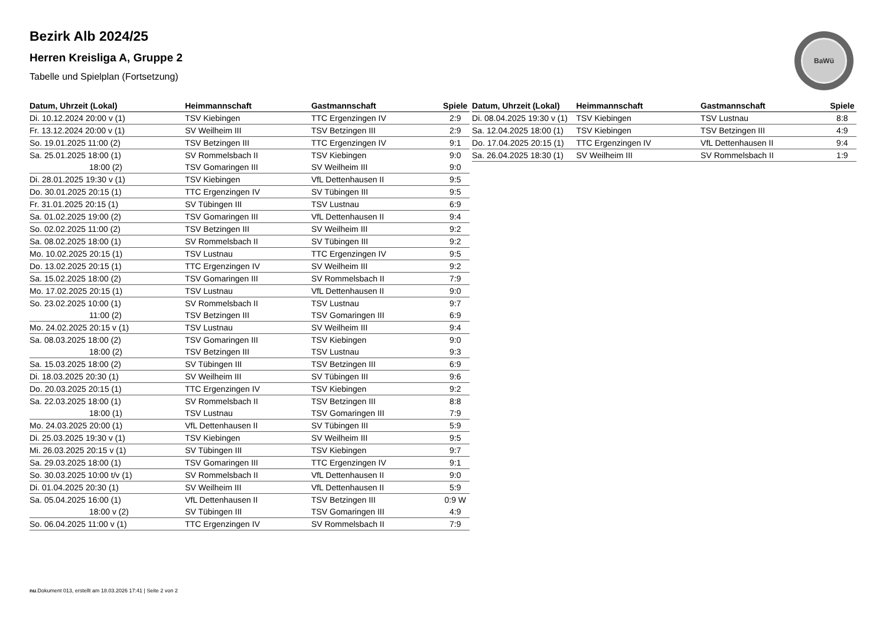BaWü
Bezirk Alb 2024/25
Herren Kreisliga A, Gruppe 2
Tabelle und Spielplan (Fortsetzung)
| Datum, Uhrzeit (Lokal) | Heimmannschaft | Gastmannschaft | Spiele |
| --- | --- | --- | --- |
| Di. 10.12.2024 20:00 v (1) | TSV Kiebingen | TTC Ergenzingen IV | 2:9 |
| Fr. 13.12.2024 20:00 v (1) | SV Weilheim III | TSV Betzingen III | 2:9 |
| So. 19.01.2025 11:00 (2) | TSV Betzingen III | TTC Ergenzingen IV | 9:1 |
| Sa. 25.01.2025 18:00 (1) | SV Rommelsbach II | TSV Kiebingen | 9:0 |
| 18:00 (2) | TSV Gomaringen III | SV Weilheim III | 9:0 |
| Di. 28.01.2025 19:30 v (1) | TSV Kiebingen | VfL Dettenhausen II | 9:5 |
| Do. 30.01.2025 20:15 (1) | TTC Ergenzingen IV | SV Tübingen III | 9:5 |
| Fr. 31.01.2025 20:15 (1) | SV Tübingen III | TSV Lustnau | 6:9 |
| Sa. 01.02.2025 19:00 (2) | TSV Gomaringen III | VfL Dettenhausen II | 9:4 |
| So. 02.02.2025 11:00 (2) | TSV Betzingen III | SV Weilheim III | 9:2 |
| Sa. 08.02.2025 18:00 (1) | SV Rommelsbach II | SV Tübingen III | 9:2 |
| Mo. 10.02.2025 20:15 (1) | TSV Lustnau | TTC Ergenzingen IV | 9:5 |
| Do. 13.02.2025 20:15 (1) | TTC Ergenzingen IV | SV Weilheim III | 9:2 |
| Sa. 15.02.2025 18:00 (2) | TSV Gomaringen III | SV Rommelsbach II | 7:9 |
| Mo. 17.02.2025 20:15 (1) | TSV Lustnau | VfL Dettenhausen II | 9:0 |
| So. 23.02.2025 10:00 (1) | SV Rommelsbach II | TSV Lustnau | 9:7 |
| 11:00 (2) | TSV Betzingen III | TSV Gomaringen III | 6:9 |
| Mo. 24.02.2025 20:15 v (1) | TSV Lustnau | SV Weilheim III | 9:4 |
| Sa. 08.03.2025 18:00 (2) | TSV Gomaringen III | TSV Kiebingen | 9:0 |
| 18:00 (2) | TSV Betzingen III | TSV Lustnau | 9:3 |
| Sa. 15.03.2025 18:00 (2) | SV Tübingen III | TSV Betzingen III | 6:9 |
| Di. 18.03.2025 20:30 (1) | SV Weilheim III | SV Tübingen III | 9:6 |
| Do. 20.03.2025 20:15 (1) | TTC Ergenzingen IV | TSV Kiebingen | 9:2 |
| Sa. 22.03.2025 18:00 (1) | SV Rommelsbach II | TSV Betzingen III | 8:8 |
| 18:00 (1) | TSV Lustnau | TSV Gomaringen III | 7:9 |
| Mo. 24.03.2025 20:00 (1) | VfL Dettenhausen II | SV Tübingen III | 5:9 |
| Di. 25.03.2025 19:30 v (1) | TSV Kiebingen | SV Weilheim III | 9:5 |
| Mi. 26.03.2025 20:15 v (1) | SV Tübingen III | TSV Kiebingen | 9:7 |
| Sa. 29.03.2025 18:00 (1) | TSV Gomaringen III | TTC Ergenzingen IV | 9:1 |
| So. 30.03.2025 10:00 t/v (1) | SV Rommelsbach II | VfL Dettenhausen II | 9:0 |
| Di. 01.04.2025 20:30 (1) | SV Weilheim III | VfL Dettenhausen II | 5:9 |
| Sa. 05.04.2025 16:00 (1) | VfL Dettenhausen II | TSV Betzingen III | 0:9 W |
| 18:00 v (2) | SV Tübingen III | TSV Gomaringen III | 4:9 |
| So. 06.04.2025 11:00 v (1) | TTC Ergenzingen IV | SV Rommelsbach II | 7:9 |
| Datum, Uhrzeit (Lokal) | Heimmannschaft | Gastmannschaft | Spiele |
| --- | --- | --- | --- |
| Di. 08.04.2025 19:30 v (1) | TSV Kiebingen | TSV Lustnau | 8:8 |
| Sa. 12.04.2025 18:00 (1) | TSV Kiebingen | TSV Betzingen III | 4:9 |
| Do. 17.04.2025 20:15 (1) | TTC Ergenzingen IV | VfL Dettenhausen II | 9:4 |
| Sa. 26.04.2025 18:30 (1) | SV Weilheim III | SV Rommelsbach II | 1:9 |
nu.Dokument 013, erstellt am 18.03.2026 17:41 | Seite 2 von 2